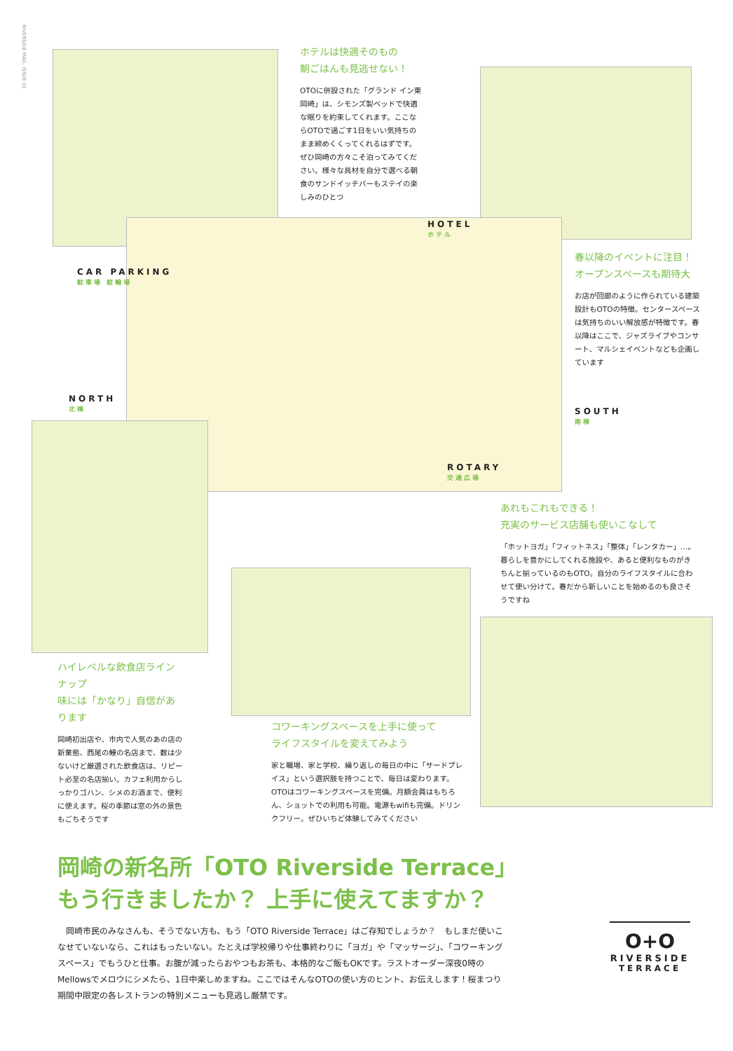RIVERSIDE MAG. ISSUE 01
ホテルは快適そのもの
朝ごはんも見逃せない！
OTOに併設された「グランド イン東岡崎」は、シモンズ製ベッドで快適な眠りを約束してくれます。ここならOTOで過ごす1日をいい気持ちのまま締めくくってくれるはずです。ぜひ岡崎の方々こそ泊ってみてください。様々な具材を自分で選べる朝食のサンドイッチバーもステイの楽しみのひとつ
HOTEL
ホテル
CAR PARKING
駐車場 駐輪場
NORTH
北棟
SOUTH
南棟
ROTARY
交通広場
春以降のイベントに注目！
オープンスペースも期待大
お店が回廊のように作られている建築設計もOTOの特徴。センタースペースは気持ちのいい解放感が特徴です。春以降はここで、ジャズライブやコンサート、マルシェイベントなども企画しています
あれもこれもできる！
充実のサービス店舗も使いこなして
「ホットヨガ」「フィットネス」「整体」「レンタカー」…。暮らしを豊かにしてくれる施設や、あると便利なものがきちんと揃っているのもOTO。自分のライフスタイルに合わせて使い分けて。春だから新しいことを始めるのも良さそうですね
ハイレベルな飲食店ラインナップ
味には「かなり」自信があります
岡崎初出店や、市内で人気のあの店の新業態、西尾の鰻の名店まで、数は少ないけど厳選された飲食店は、リピート必至の名店揃い。カフェ利用からしっかりゴハン、シメのお酒まで、便利に使えます。桜の季節は窓の外の景色もごちそうです
コワーキングスペースを上手に使って
ライフスタイルを変えてみよう
家と職場、家と学校、繰り返しの毎日の中に「サードプレイス」という選択肢を持つことで、毎日は変わります。OTOはコワーキングスペースを完備。月額会員はもちろん、ショットでの利用も可能。電源もwifiも完備。ドリンクフリー。ぜひいちど体験してみてください
岡崎の新名所「OTO Riverside Terrace」
もう行きましたか？ 上手に使えてますか？
　岡崎市民のみなさんも、そうでない方も、もう「OTO Riverside Terrace」はご存知でしょうか？　もしまだ使いこなせていないなら、これはもったいない。たとえば学校帰りや仕事終わりに「ヨガ」や「マッサージ」、「コワーキングスペース」でもうひと仕事。お腹が減ったらおやつもお茶も、本格的なご飯もOKです。ラストオーダー深夜0時のMellowsでメロウにシメたら、1日中楽しめますね。ここではそんなOTOの使い方のヒント、お伝えします！桜まつり期間中限定の各レストランの特別メニューも見逃し厳禁です。
O+O
RIVERSIDE
TERRACE